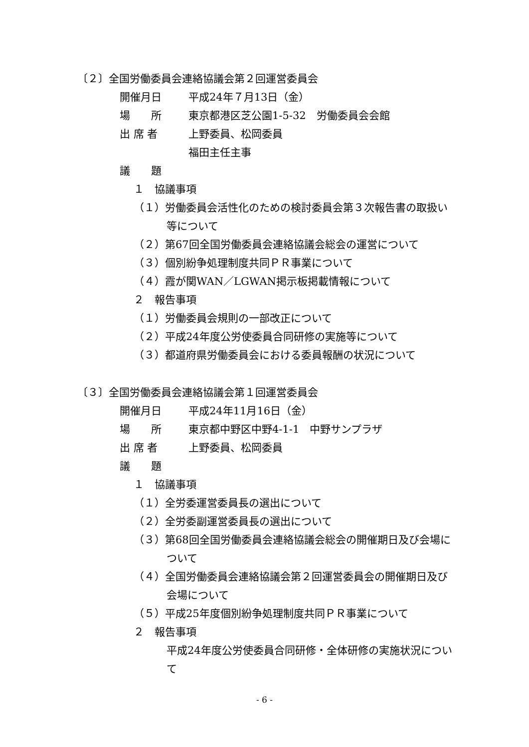〔２〕全国労働委員会連絡協議会第２回運営委員会
開催月日 平成24年７月13日（金）
場　　所 東京都港区芝公園1-5-32　労働委員会会館
出 席 者 上野委員、松岡委員
福田主任主事
議　　題
１　協議事項
（１）労働委員会活性化のための検討委員会第３次報告書の取扱い
等について
（２）第67回全国労働委員会連絡協議会総会の運営について
（３）個別紛争処理制度共同ＰＲ事業について
（４）霞が関WAN／LGWAN掲示板掲載情報について
２　報告事項
（１）労働委員会規則の一部改正について
（２）平成24年度公労使委員合同研修の実施等について
（３）都道府県労働委員会における委員報酬の状況について
〔３〕全国労働委員会連絡協議会第１回運営委員会
開催月日 平成24年11月16日（金）
場　　所 東京都中野区中野4-1-1　中野サンプラザ
出 席 者 上野委員、松岡委員
議　　題
１　協議事項
（１）全労委運営委員長の選出について
（２）全労委副運営委員長の選出について
（３）第68回全国労働委員会連絡協議会総会の開催期日及び会場に
ついて
（４）全国労働委員会連絡協議会第２回運営委員会の開催期日及び
会場について
（５）平成25年度個別紛争処理制度共同ＰＲ事業について
２　報告事項
平成24年度公労使委員合同研修・全体研修の実施状況につい
て
- 6 -